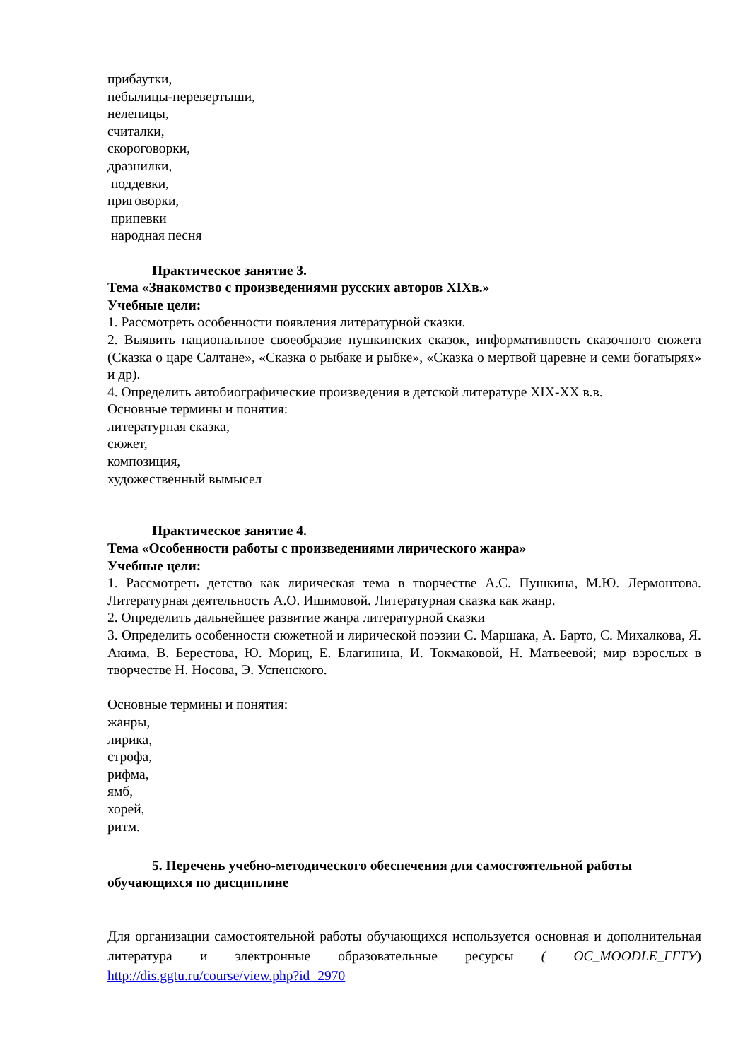прибаутки,
небылицы-перевертыши,
нелепицы,
считалки,
скороговорки,
дразнилки,
поддевки,
приговорки,
припевки
народная песня
Практическое занятие 3.
Тема «Знакомство с произведениями русских авторов XIXв.»
Учебные цели:
1. Рассмотреть особенности появления литературной сказки.
2. Выявить национальное своеобразие пушкинских сказок, информативность сказочного сюжета (Сказка о царе Салтане», «Сказка о рыбаке и рыбке», «Сказка о мертвой царевне и семи богатырях» и др).
4. Определить автобиографические произведения в детской литературе XIX-XX в.в.
Основные термины и понятия:
литературная сказка,
сюжет,
композиция,
художественный вымысел
Практическое занятие 4.
Тема «Особенности работы с произведениями лирического жанра»
Учебные цели:
1. Рассмотреть детство как лирическая тема в творчестве А.С. Пушкина, М.Ю. Лермонтова. Литературная деятельность А.О. Ишимовой. Литературная сказка как жанр.
2. Определить дальнейшее развитие жанра литературной сказки
3. Определить особенности сюжетной и лирической поэзии С. Маршака, А. Барто, С. Михалкова, Я. Акима, В. Берестова, Ю. Мориц, Е. Благинина, И. Токмаковой, Н. Матвеевой; мир взрослых в творчестве Н. Носова, Э. Успенского.
Основные термины и понятия:
жанры,
лирика,
строфа,
рифма,
ямб,
хорей,
ритм.
5. Перечень учебно-методического обеспечения для самостоятельной работы
обучающихся по дисциплине
Для организации самостоятельной работы обучающихся используется основная и дополнительная литература и электронные образовательные ресурсы ( ОС_MOODLE_ГГТУ) http://dis.ggtu.ru/course/view.php?id=2970